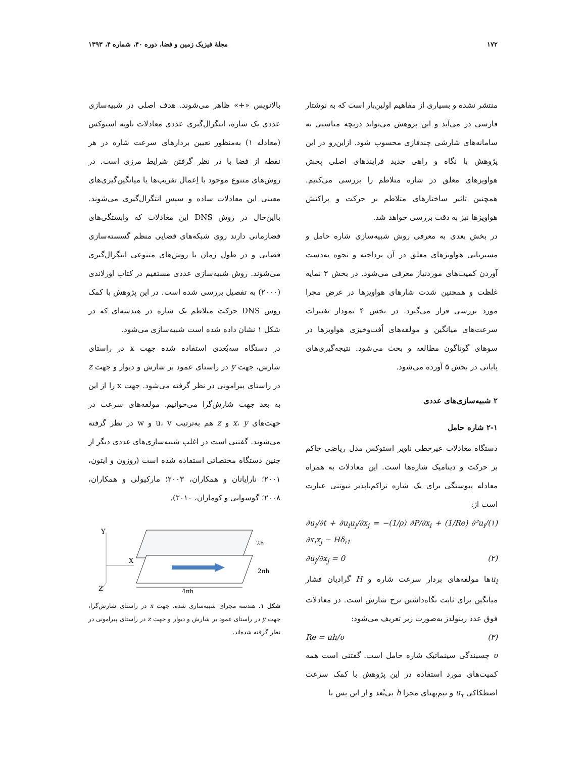۱۷۲ مجلهٔ فیزیک زمین و فضا، دوره ۴۰، شماره ۴، ۱۳۹۳
منتشر نشده و بسیاری از مفاهیم اولین‌بار است که به نوشتار فارسی در می‌آید و این پژوهش می‌تواند دریچه مناسبی به سامانه‌های شارشی چندفازی محسوب شود. ازاین‌رو در این پژوهش با نگاه و راهی جدید فرایندهای اصلی پخش هواویزهای معلق در شاره متلاطم را بررسی می‌کنیم. همچنین تاثیر ساختارهای متلاطم بر حرکت و پراکنش هواویزها نیز به دقت بررسی خواهد شد.
در بخش بعدی به معرفی روش شبیه‌سازی شاره حامل و مسیریابی هواویزهای معلق در آن پرداخته و نحوه به‌دست آوردن کمیت‌های موردنیاز معرفی می‌شود. در بخش ۳ نمایه غلظت و همچنین شدت شارهای هواویزها در عرض مجرا مورد بررسی قرار می‌گیرد. در بخش ۴ نمودار تغییرات سرعت‌های میانگین و مولفه‌های اُفت‌وخیزی هواویزها در سوهای گوناگون مطالعه و بحث می‌شود. نتیجه‌گیری‌های پایانی در بخش ۵ آورده می‌شود.
۲ شبیه‌سازی‌های عددی
۲-۱ شاره حامل
دستگاه معادلات غیرخطی ناویر استوکس مدل ریاضی حاکم بر حرکت و دینامیک شاره‌ها است. این معادلات به همراه معادله پیوستگی برای یک شاره تراکم‌ناپذیر نیوتنی عبارت است از:
∂u<sub>i</sub>/∂t + ∂u<sub>i</sub>u<sub>j</sub>/∂x<sub>j</sub> = −(1/ρ) ∂P/∂x<sub>i</sub> + (1/Re) ∂²u<sub>i</sub>/∂x<sub>i</sub>x<sub>j</sub> − Hδ<sub>i1</sub> (۱)
∂u<sub>j</sub>/∂x<sub>j</sub> = 0 (۲)
u<sub>i</sub>ها مولفه‌های بردار سرعت شاره و H گرادیان فشار میانگین برای ثابت نگاه‌داشتن نرخ شارش است. در معادلات فوق عدد رینولدز به‌صورت زیر تعریف می‌شود:
Re = uh/υ (۳)
υ چسبندگی سینماتیک شاره حامل است. گفتنی است همه کمیت‌های مورد استفاده در این پژوهش با کمک سرعت اصطکاکی u<sub>τ</sub> و نیم‌پهنای مجرا h بی‌بُعد و از این پس با
بالانویس «+» ظاهر می‌شوند. هدف اصلی در شبیه‌سازی عددی یک شاره، انتگرال‌گیری عددی معادلات ناویه استوکس (معادله ۱) به‌منظور تعیین بردارهای سرعت شاره در هر نقطه از فضا با در نظر گرفتن شرایط مرزی است. در روش‌های متنوع موجود با اِعمال تقریب‌ها یا میانگین‌گیری‌های معینی این معادلات ساده و سپس انتگرال‌گیری می‌شوند. بااین‌حال در روش DNS این معادلات که وابستگی‌های فضازمانی دارند روی شبکه‌های فضایی منظم گسسته‌سازی فضایی و در طول زمان با روش‌های متنوعی انتگرال‌گیری می‌شوند. روش شبیه‌سازی عددی مستقیم در کتاب اورلاندی (۲۰۰۰) به تفصیل بررسی شده است. در این پژوهش با کمک روش DNS حرکت متلاطم یک شاره در هندسه‌ای که در شکل ۱ نشان داده شده است شبیه‌سازی می‌شود.
در دستگاه سه‌بُعدی استفاده شده جهت x در راستای شارش، جهت y در راستای عمود بر شارش و دیوار و جهت z در راستای پیرامونی در نظر گرفته می‌شود. جهت x را از این به بعد جهت شارش‌گرا می‌خوانیم. مولفه‌های سرعت در جهت‌های x، y و z هم به‌ترتیب u، v و w در نظر گرفته می‌شوند. گفتنی است در اغلب شبیه‌سازی‌های عددی دیگر از چنین دستگاه مختصاتی استفاده شده است (روزون و ایتون، ۲۰۰۱؛ نارایانان و همکاران، ۲۰۰۳؛ مارکیولی و همکاران، ۲۰۰۸؛ گوسوانی و کوماران، ۲۰۱۰).
Y
X
Z
2h
2πh
4πh
شکل ۱. هندسه مجرای شبیه‌سازی شده. جهت x در راستای شارش‌گرا، جهت y در راستای عمود بر شارش و دیوار و جهت z در راستای پیرامونی در نظر گرفته شده‌اند.